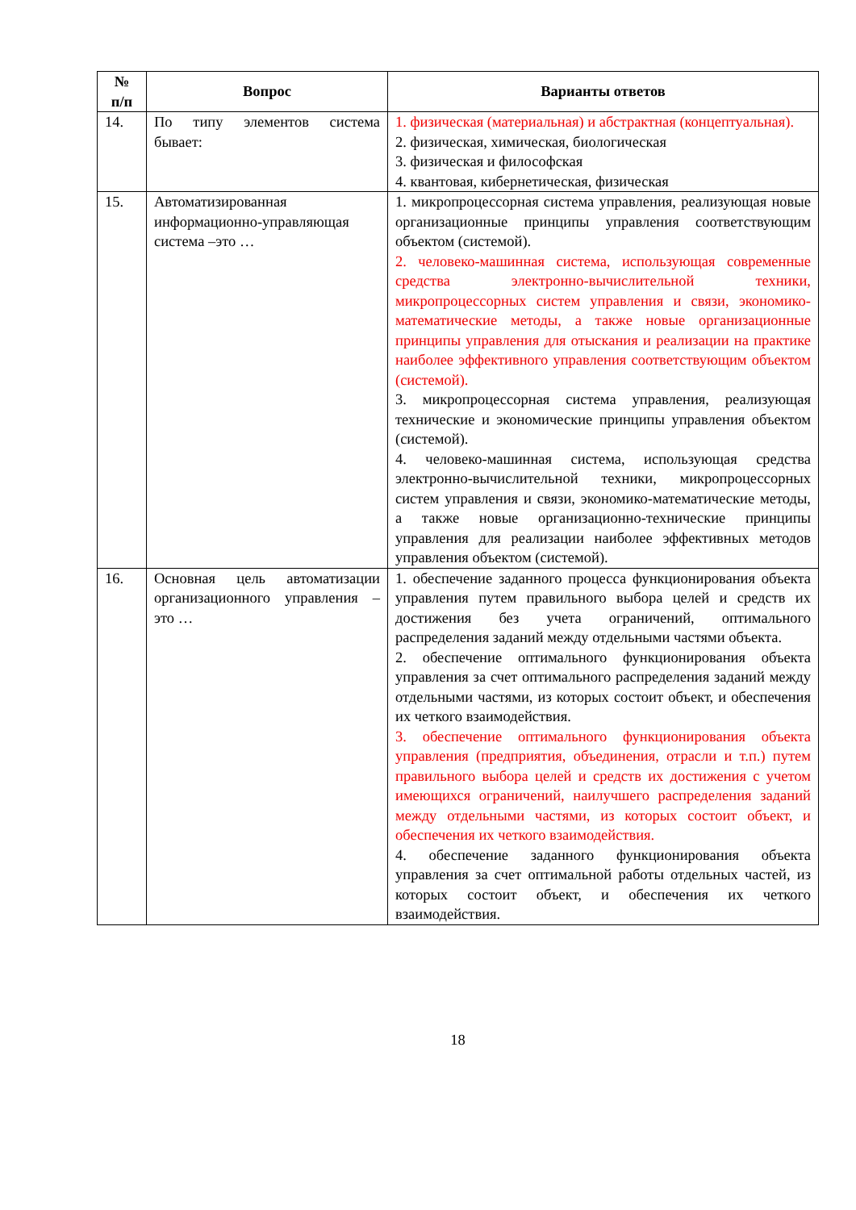| № п/п | Вопрос | Варианты ответов |
| --- | --- | --- |
| 14. | По типу элементов система бывает: | 1. физическая (материальная) и абстрактная (концептуальная). 2. физическая, химическая, биологическая 3. физическая и философская 4. квантовая, кибернетическая, физическая |
| 15. | Автоматизированная информационно-управляющая система –это … | 1. микропроцессорная система управления, реализующая новые организационные принципы управления соответствующим объектом (системой). 2. человеко-машинная система, использующая современные средства электронно-вычислительной техники, микропроцессорных систем управления и связи, экономико-математические методы, а также новые организационные принципы управления для отыскания и реализации на практике наиболее эффективного управления соответствующим объектом (системой). 3. микропроцессорная система управления, реализующая технические и экономические принципы управления объектом (системой). 4. человеко-машинная система, использующая средства электронно-вычислительной техники, микропроцессорных систем управления и связи, экономико-математические методы, а также новые организационно-технические принципы управления для реализации наиболее эффективных методов управления объектом (системой). |
| 16. | Основная цель автоматизации организационного управления – это … | 1. обеспечение заданного процесса функционирования объекта управления путем правильного выбора целей и средств их достижения без учета ограничений, оптимального распределения заданий между отдельными частями объекта. 2. обеспечение оптимального функционирования объекта управления за счет оптимального распределения заданий между отдельными частями, из которых состоит объект, и обеспечения их четкого взаимодействия. 3. обеспечение оптимального функционирования объекта управления (предприятия, объединения, отрасли и т.п.) путем правильного выбора целей и средств их достижения с учетом имеющихся ограничений, наилучшего распределения заданий между отдельными частями, из которых состоит объект, и обеспечения их четкого взаимодействия. 4. обеспечение заданного функционирования объекта управления за счет оптимальной работы отдельных частей, из которых состоит объект, и обеспечения их четкого взаимодействия. |
18